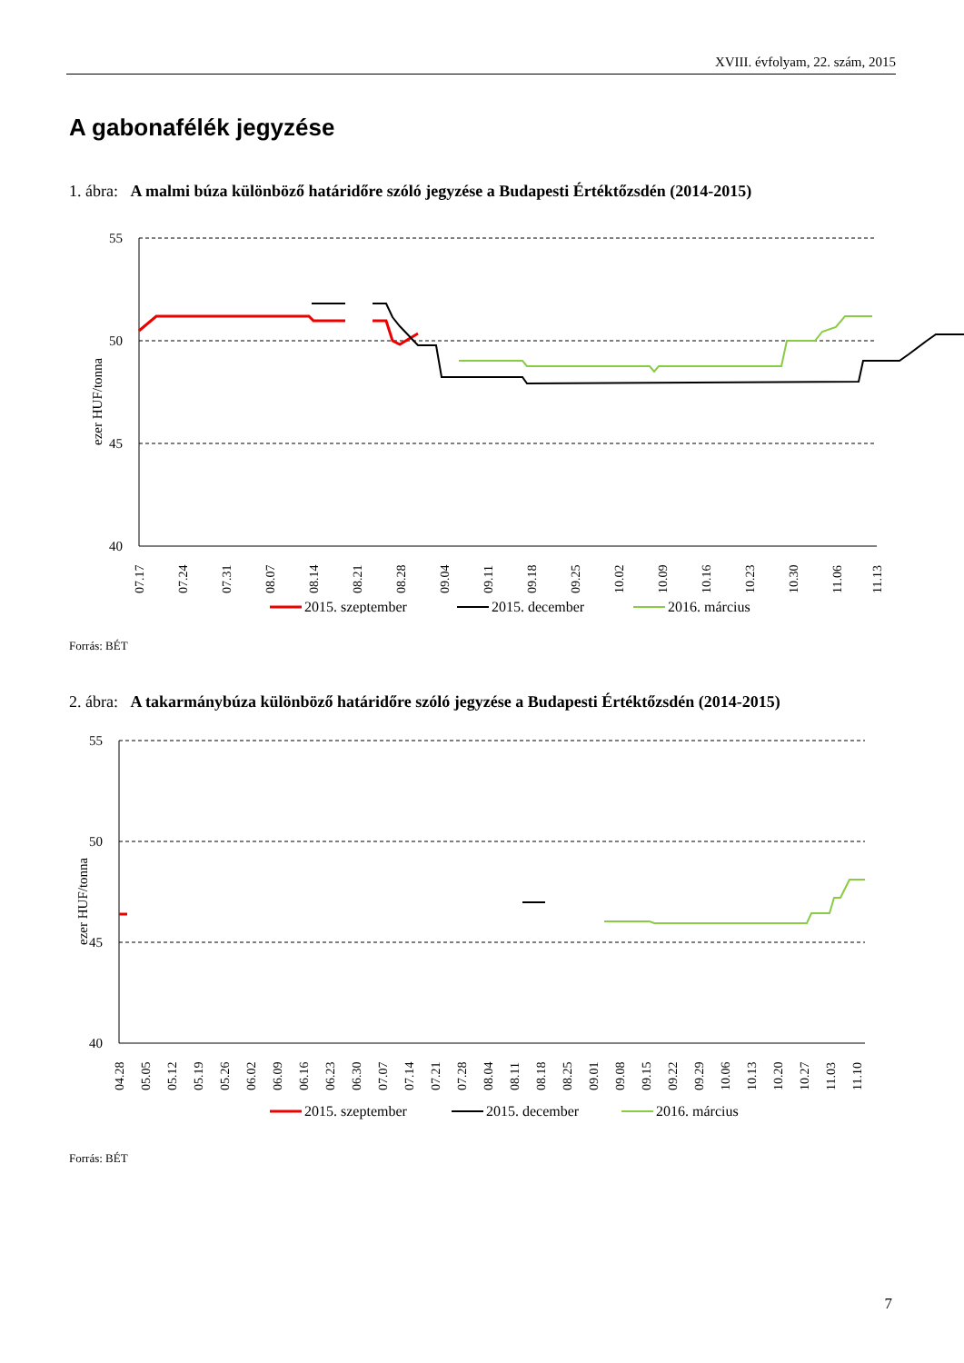XVIII. évfolyam, 22. szám, 2015
A gabonafélék jegyzése
1. ábra: A malmi búza különböző határidőre szóló jegyzése a Budapesti Értéktőzsdén (2014-2015)
55
50
45
40
ezer HUF/tonna
07.17
07.24
07.31
08.07
08.14
08.21
08.28
09.04
09.11
09.18
09.25
10.02
10.09
10.16
10.23
10.30
11.06
11.13
2015. szeptember
2015. december
2016. március
Forrás: BÉT
2. ábra: A takarmánybúza különböző határidőre szóló jegyzése a Budapesti Értéktőzsdén (2014-2015)
55
50
45
40
ezer HUF/tonna
04.28
05.05
05.12
05.19
05.26
06.02
06.09
06.16
06.23
06.30
07.07
07.14
07.21
07.28
08.04
08.11
08.18
08.25
09.01
09.08
09.15
09.22
09.29
10.06
10.13
10.20
10.27
11.03
11.10
2015. szeptember
2015. december
2016. március
Forrás: BÉT
7